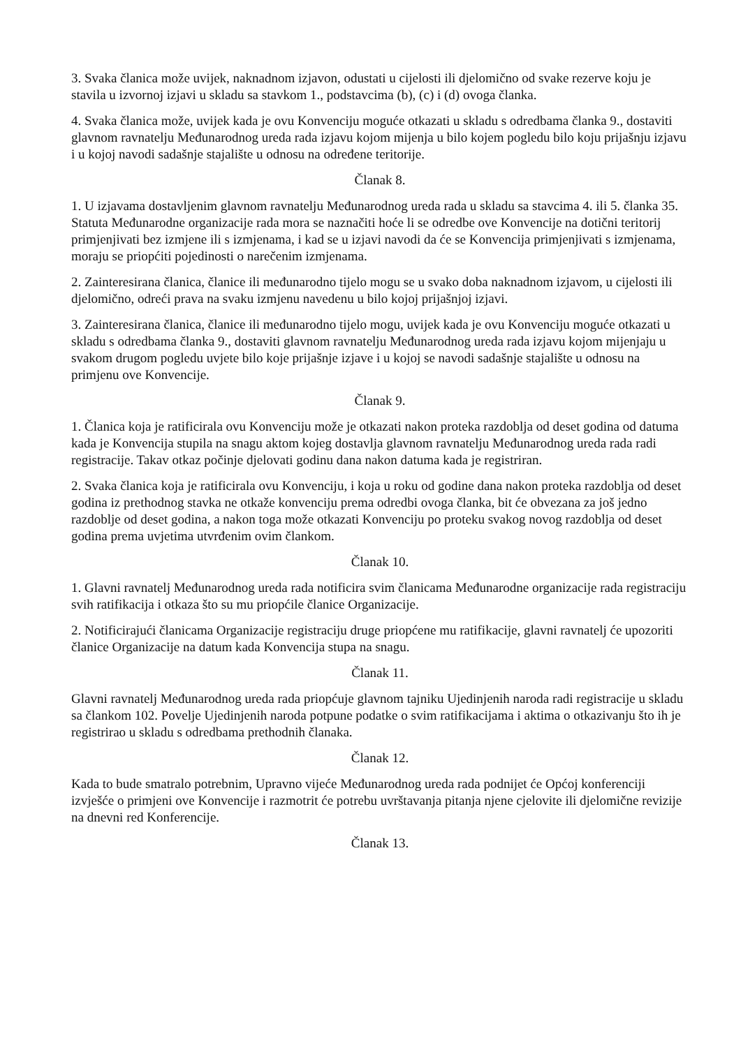3. Svaka članica može uvijek, naknadnom izjavon, odustati u cijelosti ili djelomično od svake rezerve koju je stavila u izvornoj izjavi u skladu sa stavkom 1., podstavcima (b), (c) i (d) ovoga članka.
4. Svaka članica može, uvijek kada je ovu Konvenciju moguće otkazati u skladu s odredbama članka 9., dostaviti glavnom ravnatelju Međunarodnog ureda rada izjavu kojom mijenja u bilo kojem pogledu bilo koju prijašnju izjavu i u kojoj navodi sadašnje stajalište u odnosu na određene teritorije.
Članak 8.
1. U izjavama dostavljenim glavnom ravnatelju Međunarodnog ureda rada u skladu sa stavcima 4. ili 5. članka 35. Statuta Međunarodne organizacije rada mora se naznačiti hoće li se odredbe ove Konvencije na dotični teritorij primjenjivati bez izmjene ili s izmjenama, i kad se u izjavi navodi da će se Konvencija primjenjivati s izmjenama, moraju se priopćiti pojedinosti o narečenim izmjenama.
2. Zainteresirana članica, članice ili međunarodno tijelo mogu se u svako doba naknadnom izjavom, u cijelosti ili djelomično, odreći prava na svaku izmjenu navedenu u bilo kojoj prijašnjoj izjavi.
3. Zainteresirana članica, članice ili međunarodno tijelo mogu, uvijek kada je ovu Konvenciju moguće otkazati u skladu s odredbama članka 9., dostaviti glavnom ravnatelju Međunarodnog ureda rada izjavu kojom mijenjaju u svakom drugom pogledu uvjete bilo koje prijašnje izjave i u kojoj se navodi sadašnje stajalište u odnosu na primjenu ove Konvencije.
Članak 9.
1. Članica koja je ratificirala ovu Konvenciju može je otkazati nakon proteka razdoblja od deset godina od datuma kada je Konvencija stupila na snagu aktom kojeg dostavlja glavnom ravnatelju Međunarodnog ureda rada radi registracije. Takav otkaz počinje djelovati godinu dana nakon datuma kada je registriran.
2. Svaka članica koja je ratificirala ovu Konvenciju, i koja u roku od godine dana nakon proteka razdoblja od deset godina iz prethodnog stavka ne otkaže konvenciju prema odredbi ovoga članka, bit će obvezana za još jedno razdoblje od deset godina, a nakon toga može otkazati Konvenciju po proteku svakog novog razdoblja od deset godina prema uvjetima utvrđenim ovim člankom.
Članak 10.
1. Glavni ravnatelj Međunarodnog ureda rada notificira svim članicama Međunarodne organizacije rada registraciju svih ratifikacija i otkaza što su mu priopćile članice Organizacije.
2. Notificirajući članicama Organizacije registraciju druge priopćene mu ratifikacije, glavni ravnatelj će upozoriti članice Organizacije na datum kada Konvencija stupa na snagu.
Članak 11.
Glavni ravnatelj Međunarodnog ureda rada priopćuje glavnom tajniku Ujedinjenih naroda radi registracije u skladu sa člankom 102. Povelje Ujedinjenih naroda potpune podatke o svim ratifikacijama i aktima o otkazivanju što ih je registrirao u skladu s odredbama prethodnih članaka.
Članak 12.
Kada to bude smatralo potrebnim, Upravno vijeće Međunarodnog ureda rada podnijet će Općoj konferenciji izvješće o primjeni ove Konvencije i razmotrit će potrebu uvrštavanja pitanja njene cjelovite ili djelomične revizije na dnevni red Konferencije.
Članak 13.